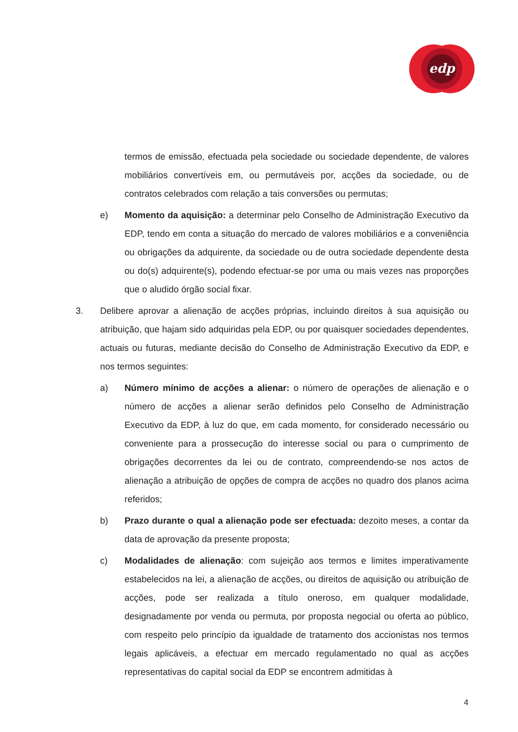edp
termos de emissão, efectuada pela sociedade ou sociedade dependente, de valores mobiliários convertíveis em, ou permutáveis por, acções da sociedade, ou de contratos celebrados com relação a tais conversões ou permutas;
e) Momento da aquisição: a determinar pelo Conselho de Administração Executivo da EDP, tendo em conta a situação do mercado de valores mobiliários e a conveniência ou obrigações da adquirente, da sociedade ou de outra sociedade dependente desta ou do(s) adquirente(s), podendo efectuar-se por uma ou mais vezes nas proporções que o aludido órgão social fixar.
3. Delibere aprovar a alienação de acções próprias, incluindo direitos à sua aquisição ou atribuição, que hajam sido adquiridas pela EDP, ou por quaisquer sociedades dependentes, actuais ou futuras, mediante decisão do Conselho de Administração Executivo da EDP, e nos termos seguintes:
a) Número mínimo de acções a alienar: o número de operações de alienação e o número de acções a alienar serão definidos pelo Conselho de Administração Executivo da EDP, à luz do que, em cada momento, for considerado necessário ou conveniente para a prossecução do interesse social ou para o cumprimento de obrigações decorrentes da lei ou de contrato, compreendendo-se nos actos de alienação a atribuição de opções de compra de acções no quadro dos planos acima referidos;
b) Prazo durante o qual a alienação pode ser efectuada: dezoito meses, a contar da data de aprovação da presente proposta;
c) Modalidades de alienação: com sujeição aos termos e limites imperativamente estabelecidos na lei, a alienação de acções, ou direitos de aquisição ou atribuição de acções, pode ser realizada a título oneroso, em qualquer modalidade, designadamente por venda ou permuta, por proposta negocial ou oferta ao público, com respeito pelo princípio da igualdade de tratamento dos accionistas nos termos legais aplicáveis, a efectuar em mercado regulamentado no qual as acções representativas do capital social da EDP se encontrem admitidas à
4